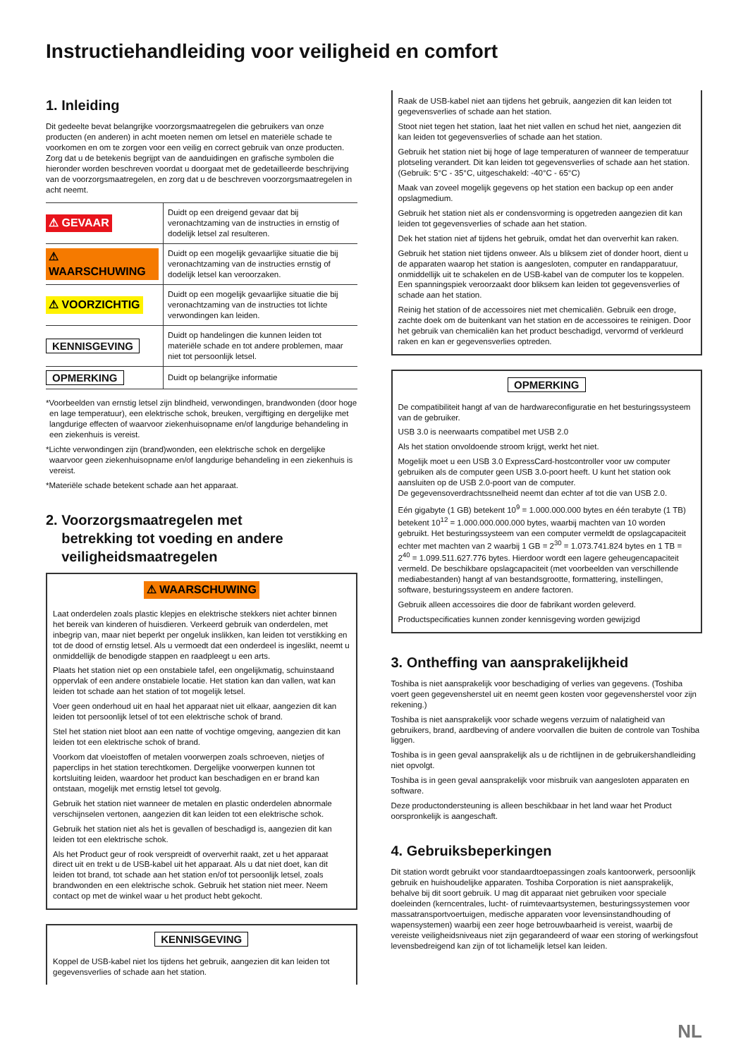Instructiehandleiding voor veiligheid en comfort
1. Inleiding
Dit gedeelte bevat belangrijke voorzorgsmaatregelen die gebruikers van onze producten (en anderen) in acht moeten nemen om letsel en materiële schade te voorkomen en om te zorgen voor een veilig en correct gebruik van onze producten. Zorg dat u de betekenis begrijpt van de aanduidingen en grafische symbolen die hieronder worden beschreven voordat u doorgaat met de gedetailleerde beschrijving van de voorzorgsmaatregelen, en zorg dat u de beschreven voorzorgsmaatregelen in acht neemt.
| ⚠ GEVAAR | Duidt op een dreigend gevaar dat bij veronachtzaming van de instructies in ernstig of dodelijk letsel zal resulteren. |
| ⚠ WAARSCHUWING | Duidt op een mogelijk gevaarlijke situatie die bij veronachtzaming van de instructies ernstig of dodelijk letsel kan veroorzaken. |
| ⚠ VOORZICHTIG | Duidt op een mogelijk gevaarlijke situatie die bij veronachtzaming van de instructies tot lichte verwondingen kan leiden. |
| KENNISGEVING | Duidt op handelingen die kunnen leiden tot materiële schade en tot andere problemen, maar niet tot persoonlijk letsel. |
| OPMERKING | Duidt op belangrijke informatie |
*Voorbeelden van ernstig letsel zijn blindheid, verwondingen, brandwonden (door hoge en lage temperatuur), een elektrische schok, breuken, vergiftiging en dergelijke met langdurige effecten of waarvoor ziekenhuisopname en/of langdurige behandeling in een ziekenhuis is vereist.
*Lichte verwondingen zijn (brand)wonden, een elektrische schok en dergelijke waarvoor geen ziekenhuisopname en/of langdurige behandeling in een ziekenhuis is vereist.
*Materiële schade betekent schade aan het apparaat.
2. Voorzorgsmaatregelen met
betrekking tot voeding en andere
veiligheidsmaatregelen
⚠ WAARSCHUWING
Laat onderdelen zoals plastic klepjes en elektrische stekkers niet achter binnen het bereik van kinderen of huisdieren. Verkeerd gebruik van onderdelen, met inbegrip van, maar niet beperkt per ongeluk inslikken, kan leiden tot verstikking en tot de dood of ernstig letsel. Als u vermoedt dat een onderdeel is ingeslikt, neemt u onmiddellijk de benodigde stappen en raadpleegt u een arts.
Plaats het station niet op een onstabiele tafel, een ongelijkmatig, schuinstaand oppervlak of een andere onstabiele locatie. Het station kan dan vallen, wat kan leiden tot schade aan het station of tot mogelijk letsel.
Voer geen onderhoud uit en haal het apparaat niet uit elkaar, aangezien dit kan leiden tot persoonlijk letsel of tot een elektrische schok of brand.
Stel het station niet bloot aan een natte of vochtige omgeving, aangezien dit kan leiden tot een elektrische schok of brand.
Voorkom dat vloeistoffen of metalen voorwerpen zoals schroeven, nietjes of paperclips in het station terechtkomen. Dergelijke voorwerpen kunnen tot kortsluiting leiden, waardoor het product kan beschadigen en er brand kan ontstaan, mogelijk met ernstig letsel tot gevolg.
Gebruik het station niet wanneer de metalen en plastic onderdelen abnormale verschijnselen vertonen, aangezien dit kan leiden tot een elektrische schok.
Gebruik het station niet als het is gevallen of beschadigd is, aangezien dit kan leiden tot een elektrische schok.
Als het Product geur of rook verspreidt of oververhit raakt, zet u het apparaat direct uit en trekt u de USB-kabel uit het apparaat. Als u dat niet doet, kan dit leiden tot brand, tot schade aan het station en/of tot persoonlijk letsel, zoals brandwonden en een elektrische schok. Gebruik het station niet meer. Neem contact op met de winkel waar u het product hebt gekocht.
KENNISGEVING
Koppel de USB-kabel niet los tijdens het gebruik, aangezien dit kan leiden tot gegevensverlies of schade aan het station.
Raak de USB-kabel niet aan tijdens het gebruik, aangezien dit kan leiden tot gegevensverlies of schade aan het station.
Stoot niet tegen het station, laat het niet vallen en schud het niet, aangezien dit kan leiden tot gegevensverlies of schade aan het station.
Gebruik het station niet bij hoge of lage temperaturen of wanneer de temperatuur plotseling verandert. Dit kan leiden tot gegevensverlies of schade aan het station. (Gebruik: 5°C - 35°C, uitgeschakeld: -40°C - 65°C)
Maak van zoveel mogelijk gegevens op het station een backup op een ander opslagmedium.
Gebruik het station niet als er condensvorming is opgetreden aangezien dit kan leiden tot gegevensverlies of schade aan het station.
Dek het station niet af tijdens het gebruik, omdat het dan oververhit kan raken.
Gebruik het station niet tijdens onweer. Als u bliksem ziet of donder hoort, dient u de apparaten waarop het station is aangesloten, computer en randapparatuur, onmiddellijk uit te schakelen en de USB-kabel van de computer los te koppelen. Een spanningspiek veroorzaakt door bliksem kan leiden tot gegevensverlies of schade aan het station.
Reinig het station of de accessoires niet met chemicaliën. Gebruik een droge, zachte doek om de buitenkant van het station en de accessoires te reinigen. Door het gebruik van chemicaliën kan het product beschadigd, vervormd of verkleurd raken en kan er gegevensverlies optreden.
OPMERKING
De compatibiliteit hangt af van de hardwareconfiguratie en het besturingssysteem van de gebruiker.
USB 3.0 is neerwaarts compatibel met USB 2.0
Als het station onvoldoende stroom krijgt, werkt het niet.
Mogelijk moet u een USB 3.0 ExpressCard-hostcontroller voor uw computer gebruiken als de computer geen USB 3.0-poort heeft. U kunt het station ook aansluiten op de USB 2.0-poort van de computer.
De gegevensoverdrachtssnelheid neemt dan echter af tot die van USB 2.0.
Eén gigabyte (1 GB) betekent 10<sup>9</sup> = 1.000.000.000 bytes en één terabyte (1 TB) betekent 10<sup>12</sup> = 1.000.000.000.000 bytes, waarbij machten van 10 worden gebruikt. Het besturingssysteem van een computer vermeldt de opslagcapaciteit echter met machten van 2 waarbij 1 GB = 2<sup>30</sup> = 1.073.741.824 bytes en 1 TB = 2<sup>40</sup> = 1.099.511.627.776 bytes. Hierdoor wordt een lagere geheugencapaciteit vermeld. De beschikbare opslagcapaciteit (met voorbeelden van verschillende mediabestanden) hangt af van bestandsgrootte, formattering, instellingen, software, besturingssysteem en andere factoren.
Gebruik alleen accessoires die door de fabrikant worden geleverd.
Productspecificaties kunnen zonder kennisgeving worden gewijzigd
3. Ontheffing van aansprakelijkheid
Toshiba is niet aansprakelijk voor beschadiging of verlies van gegevens. (Toshiba voert geen gegevensherstel uit en neemt geen kosten voor gegevensherstel voor zijn rekening.)
Toshiba is niet aansprakelijk voor schade wegens verzuim of nalatigheid van gebruikers, brand, aardbeving of andere voorvallen die buiten de controle van Toshiba liggen.
Toshiba is in geen geval aansprakelijk als u de richtlijnen in de gebruikershandleiding niet opvolgt.
Toshiba is in geen geval aansprakelijk voor misbruik van aangesloten apparaten en software.
Deze productondersteuning is alleen beschikbaar in het land waar het Product oorspronkelijk is aangeschaft.
4. Gebruiksbeperkingen
Dit station wordt gebruikt voor standaardtoepassingen zoals kantoorwerk, persoonlijk gebruik en huishoudelijke apparaten. Toshiba Corporation is niet aansprakelijk, behalve bij dit soort gebruik. U mag dit apparaat niet gebruiken voor speciale doeleinden (kerncentrales, lucht- of ruimtevaartsystemen, besturingssystemen voor massatransportvoertuigen, medische apparaten voor levensinstandhouding of wapensystemen) waarbij een zeer hoge betrouwbaarheid is vereist, waarbij de vereiste veiligheidsniveaus niet zijn gegarandeerd of waar een storing of werkingsfout levensbedreigend kan zijn of tot lichamelijk letsel kan leiden.
NL